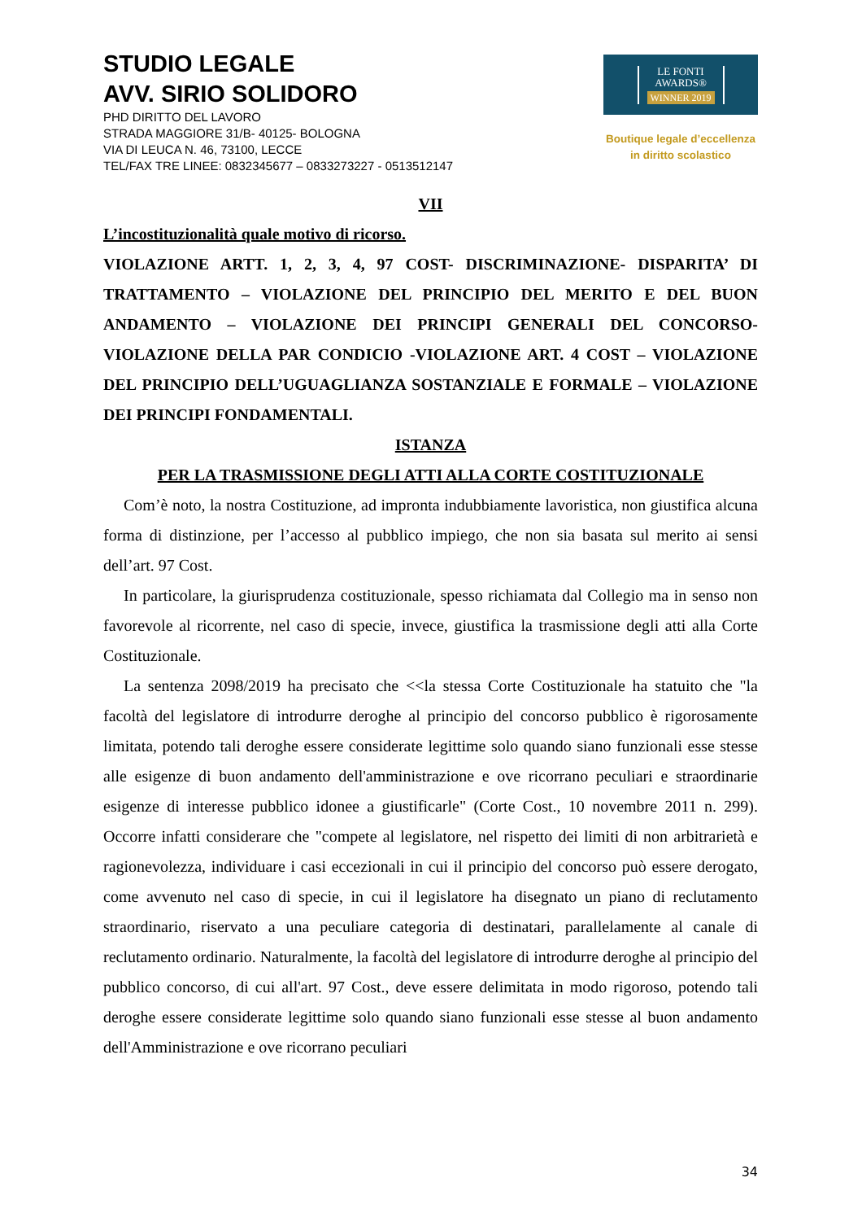STUDIO LEGALE
AVV. SIRIO SOLIDORO
PHD DIRITTO DEL LAVORO
STRADA MAGGIORE 31/B- 40125- BOLOGNA
VIA DI LEUCA N. 46, 73100, LECCE
TEL/FAX TRE LINEE: 0832345677 – 0833273227 - 0513512147
LE FONTI
AWARDS®
WINNER 2019
Boutique legale d’eccellenza
in diritto scolastico
VII
L’incostituzionalità quale motivo di ricorso.
VIOLAZIONE ARTT. 1, 2, 3, 4, 97 COST- DISCRIMINAZIONE- DISPARITA’ DI TRATTAMENTO – VIOLAZIONE DEL PRINCIPIO DEL MERITO E DEL BUON ANDAMENTO – VIOLAZIONE DEI PRINCIPI GENERALI DEL CONCORSO- VIOLAZIONE DELLA PAR CONDICIO -VIOLAZIONE ART. 4 COST – VIOLAZIONE DEL PRINCIPIO DELL’UGUAGLIANZA SOSTANZIALE E FORMALE – VIOLAZIONE DEI PRINCIPI FONDAMENTALI.
ISTANZA
PER LA TRASMISSIONE DEGLI ATTI ALLA CORTE COSTITUZIONALE
Com’è noto, la nostra Costituzione, ad impronta indubbiamente lavoristica, non giustifica alcuna forma di distinzione, per l’accesso al pubblico impiego, che non sia basata sul merito ai sensi dell’art. 97 Cost.
In particolare, la giurisprudenza costituzionale, spesso richiamata dal Collegio ma in senso non favorevole al ricorrente, nel caso di specie, invece, giustifica la trasmissione degli atti alla Corte Costituzionale.
La sentenza 2098/2019 ha precisato che <<la stessa Corte Costituzionale ha statuito che "la facoltà del legislatore di introdurre deroghe al principio del concorso pubblico è rigorosamente limitata, potendo tali deroghe essere considerate legittime solo quando siano funzionali esse stesse alle esigenze di buon andamento dell'amministrazione e ove ricorrano peculiari e straordinarie esigenze di interesse pubblico idonee a giustificarle" (Corte Cost., 10 novembre 2011 n. 299). Occorre infatti considerare che "compete al legislatore, nel rispetto dei limiti di non arbitrarietà e ragionevolezza, individuare i casi eccezionali in cui il principio del concorso può essere derogato, come avvenuto nel caso di specie, in cui il legislatore ha disegnato un piano di reclutamento straordinario, riservato a una peculiare categoria di destinatari, parallelamente al canale di reclutamento ordinario. Naturalmente, la facoltà del legislatore di introdurre deroghe al principio del pubblico concorso, di cui all'art. 97 Cost., deve essere delimitata in modo rigoroso, potendo tali deroghe essere considerate legittime solo quando siano funzionali esse stesse al buon andamento dell'Amministrazione e ove ricorrano peculiari
34